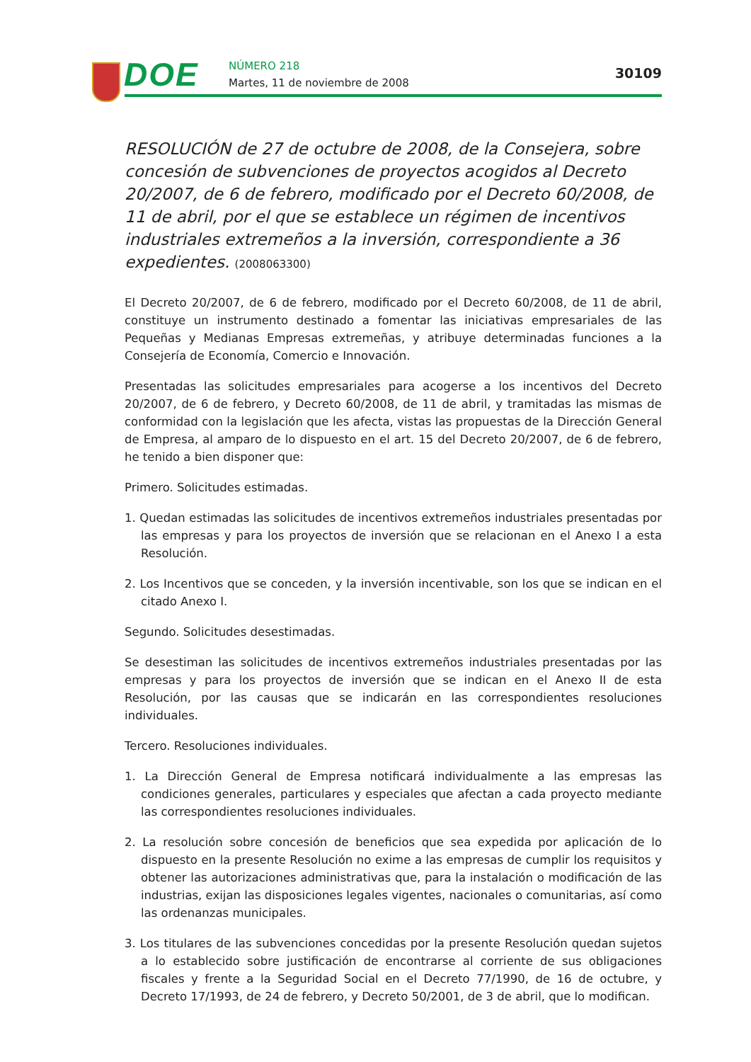DOE NÚMERO 218
Martes, 11 de noviembre de 2008
30109
RESOLUCIÓN de 27 de octubre de 2008, de la Consejera, sobre concesión de subvenciones de proyectos acogidos al Decreto 20/2007, de 6 de febrero, modificado por el Decreto 60/2008, de 11 de abril, por el que se establece un régimen de incentivos industriales extremeños a la inversión, correspondiente a 36 expedientes. (2008063300)
El Decreto 20/2007, de 6 de febrero, modificado por el Decreto 60/2008, de 11 de abril, constituye un instrumento destinado a fomentar las iniciativas empresariales de las Pequeñas y Medianas Empresas extremeñas, y atribuye determinadas funciones a la Consejería de Economía, Comercio e Innovación.
Presentadas las solicitudes empresariales para acogerse a los incentivos del Decreto 20/2007, de 6 de febrero, y Decreto 60/2008, de 11 de abril, y tramitadas las mismas de conformidad con la legislación que les afecta, vistas las propuestas de la Dirección General de Empresa, al amparo de lo dispuesto en el art. 15 del Decreto 20/2007, de 6 de febrero, he tenido a bien disponer que:
Primero. Solicitudes estimadas.
1. Quedan estimadas las solicitudes de incentivos extremeños industriales presentadas por las empresas y para los proyectos de inversión que se relacionan en el Anexo I a esta Resolución.
2. Los Incentivos que se conceden, y la inversión incentivable, son los que se indican en el citado Anexo I.
Segundo. Solicitudes desestimadas.
Se desestiman las solicitudes de incentivos extremeños industriales presentadas por las empresas y para los proyectos de inversión que se indican en el Anexo II de esta Resolución, por las causas que se indicarán en las correspondientes resoluciones individuales.
Tercero. Resoluciones individuales.
1. La Dirección General de Empresa notificará individualmente a las empresas las condiciones generales, particulares y especiales que afectan a cada proyecto mediante las correspondientes resoluciones individuales.
2. La resolución sobre concesión de beneficios que sea expedida por aplicación de lo dispuesto en la presente Resolución no exime a las empresas de cumplir los requisitos y obtener las autorizaciones administrativas que, para la instalación o modificación de las industrias, exijan las disposiciones legales vigentes, nacionales o comunitarias, así como las ordenanzas municipales.
3. Los titulares de las subvenciones concedidas por la presente Resolución quedan sujetos a lo establecido sobre justificación de encontrarse al corriente de sus obligaciones fiscales y frente a la Seguridad Social en el Decreto 77/1990, de 16 de octubre, y Decreto 17/1993, de 24 de febrero, y Decreto 50/2001, de 3 de abril, que lo modifican.